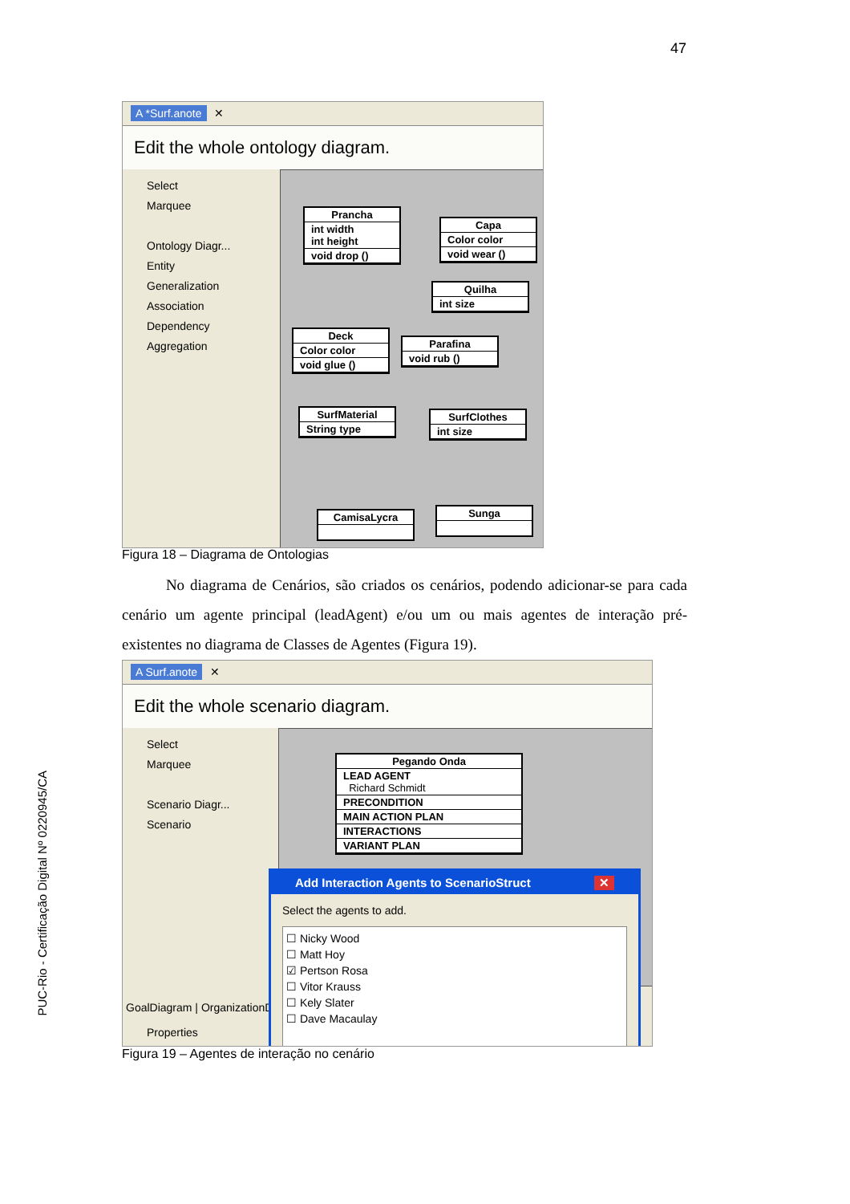47
PUC-Rio - Certificação Digital Nº 0220945/CA
A *Surf.anote ✕
Edit the whole ontology diagram.
Select
Marquee
Ontology Diagr...
Entity
Generalization
Association
Dependency
Aggregation
Prancha
int width
int height
void drop ()
Capa
Color color
void wear ()
Quilha
int size
Deck
Color color
void glue ()
Parafina
void rub ()
SurfMaterial
String type
SurfClothes
int size
CamisaLycra Sunga
Figura 18 – Diagrama de Ontologias
No diagrama de Cenários, são criados os cenários, podendo adicionar-se para cada cenário um agente principal (leadAgent) e/ou um ou mais agentes de interação pré-existentes no diagrama de Classes de Agentes (Figura 19).
A Surf.anote ✕
Edit the whole scenario diagram.
Select
Marquee
Scenario Diagr...
Scenario
Pegando Onda
LEAD AGENT
Richard Schmidt
PRECONDITION
MAIN ACTION PLAN
INTERACTIONS
VARIANT PLAN
GoalDiagram | OrganizationD
Properties
Add Interaction Agents to ScenarioStruct ✕
Select the agents to add.
☐ Nicky Wood
☐ Matt Hoy
☑ Pertson Rosa
☐ Vitor Krauss
☐ Kely Slater
☐ Dave Macaulay
Figura 19 – Agentes de interação no cenário